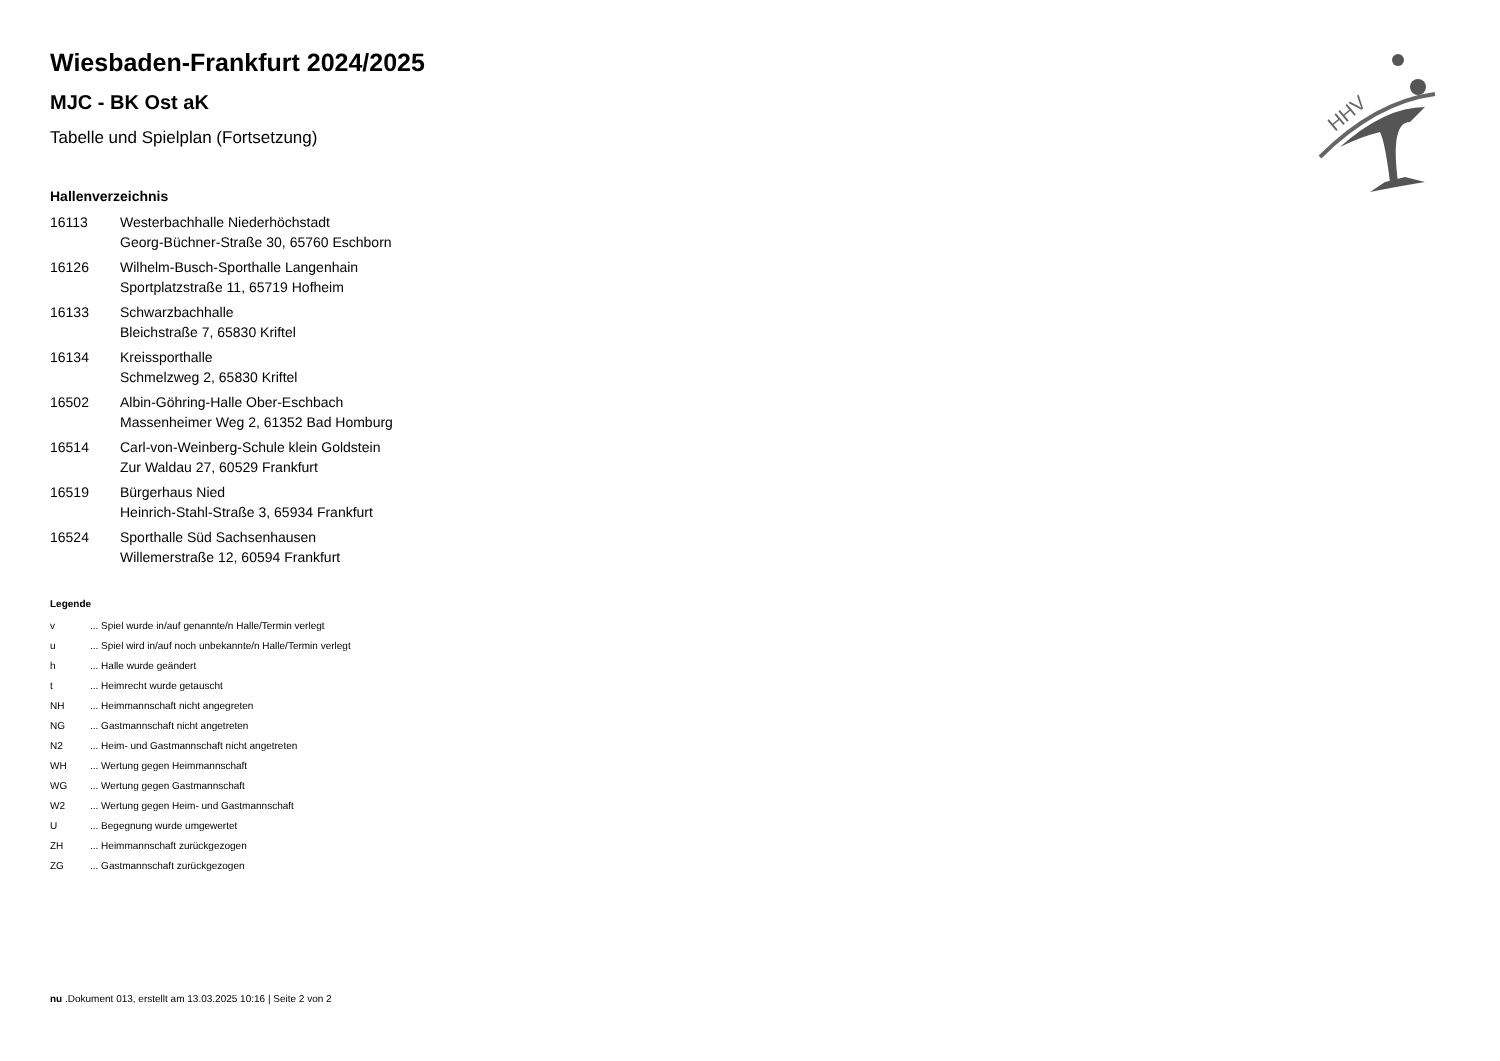HHV
Wiesbaden-Frankfurt 2024/2025
MJC - BK Ost aK
Tabelle und Spielplan (Fortsetzung)
Hallenverzeichnis
| 16113 | Westerbachhalle Niederhöchstadt Georg-Büchner-Straße 30, 65760 Eschborn |
| 16126 | Wilhelm-Busch-Sporthalle Langenhain Sportplatzstraße 11, 65719 Hofheim |
| 16133 | Schwarzbachhalle Bleichstraße 7, 65830 Kriftel |
| 16134 | Kreissporthalle Schmelzweg 2, 65830 Kriftel |
| 16502 | Albin-Göhring-Halle Ober-Eschbach Massenheimer Weg 2, 61352 Bad Homburg |
| 16514 | Carl-von-Weinberg-Schule klein Goldstein Zur Waldau 27, 60529 Frankfurt |
| 16519 | Bürgerhaus Nied Heinrich-Stahl-Straße 3, 65934 Frankfurt |
| 16524 | Sporthalle Süd Sachsenhausen Willemerstraße 12, 60594 Frankfurt |
Legende
| v | ... Spiel wurde in/auf genannte/n Halle/Termin verlegt |
| u | ... Spiel wird in/auf noch unbekannte/n Halle/Termin verlegt |
| h | ... Halle wurde geändert |
| t | ... Heimrecht wurde getauscht |
| NH | ... Heimmannschaft nicht angegreten |
| NG | ... Gastmannschaft nicht angetreten |
| N2 | ... Heim- und Gastmannschaft nicht angetreten |
| WH | ... Wertung gegen Heimmannschaft |
| WG | ... Wertung gegen Gastmannschaft |
| W2 | ... Wertung gegen Heim- und Gastmannschaft |
| U | ... Begegnung wurde umgewertet |
| ZH | ... Heimmannschaft zurückgezogen |
| ZG | ... Gastmannschaft zurückgezogen |
nu .Dokument 013, erstellt am 13.03.2025 10:16 | Seite 2 von 2